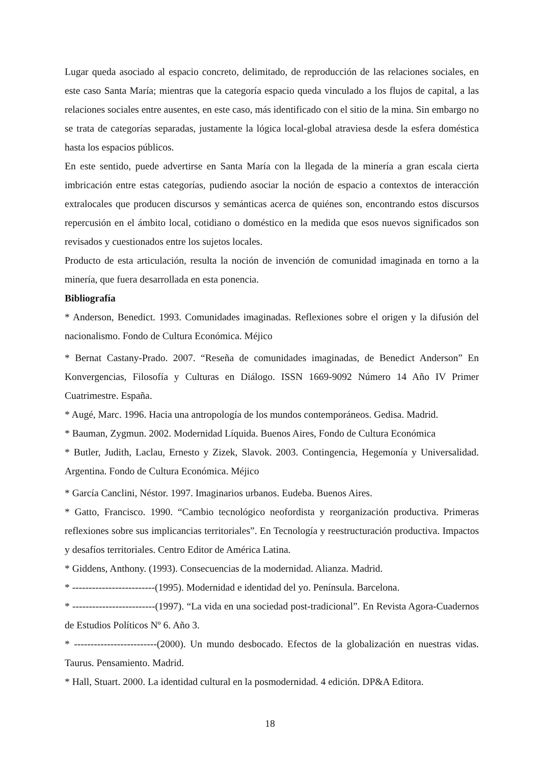Lugar queda asociado al espacio concreto, delimitado, de reproducción de las relaciones sociales, en este caso Santa María; mientras que la categoría espacio queda vinculado a los flujos de capital, a las relaciones sociales entre ausentes, en este caso, más identificado con el sitio de la mina. Sin embargo no se trata de categorías separadas, justamente la lógica local-global atraviesa desde la esfera doméstica hasta los espacios públicos.
En este sentido, puede advertirse en Santa María con la llegada de la minería a gran escala cierta imbricación entre estas categorías, pudiendo asociar la noción de espacio a contextos de interacción extralocales que producen discursos y semánticas acerca de quiénes son, encontrando estos discursos repercusión en el ámbito local, cotidiano o doméstico en la medida que esos nuevos significados son revisados y cuestionados entre los sujetos locales.
Producto de esta articulación, resulta la noción de invención de comunidad imaginada en torno a la minería, que fuera desarrollada en esta ponencia.
Bibliografía
* Anderson, Benedict. 1993. Comunidades imaginadas. Reflexiones sobre el origen y la difusión del nacionalismo. Fondo de Cultura Económica. Méjico
* Bernat Castany-Prado. 2007. “Reseña de comunidades imaginadas, de Benedict Anderson” En Konvergencias, Filosofía y Culturas en Diálogo. ISSN 1669-9092 Número 14 Año IV Primer Cuatrimestre. España.
* Augé, Marc. 1996. Hacia una antropología de los mundos contemporáneos. Gedisa. Madrid.
* Bauman, Zygmun. 2002. Modernidad Líquida. Buenos Aires, Fondo de Cultura Económica
* Butler, Judith, Laclau, Ernesto y Zizek, Slavok. 2003. Contingencia, Hegemonía y Universalidad. Argentina. Fondo de Cultura Económica. Méjico
* García Canclini, Néstor. 1997. Imaginarios urbanos. Eudeba. Buenos Aires.
* Gatto, Francisco. 1990. “Cambio tecnológico neofordista y reorganización productiva. Primeras reflexiones sobre sus implicancias territoriales”. En Tecnología y reestructuración productiva. Impactos y desafíos territoriales. Centro Editor de América Latina.
* Giddens, Anthony. (1993). Consecuencias de la modernidad. Alianza. Madrid.
* -------------------------(1995). Modernidad e identidad del yo. Península. Barcelona.
* -------------------------(1997). “La vida en una sociedad post-tradicional”. En Revista Agora-Cuadernos de Estudios Políticos Nº 6. Año 3.
* -------------------------(2000). Un mundo desbocado. Efectos de la globalización en nuestras vidas. Taurus. Pensamiento. Madrid.
* Hall, Stuart. 2000. La identidad cultural en la posmodernidad. 4 edición. DP&A Editora.
18